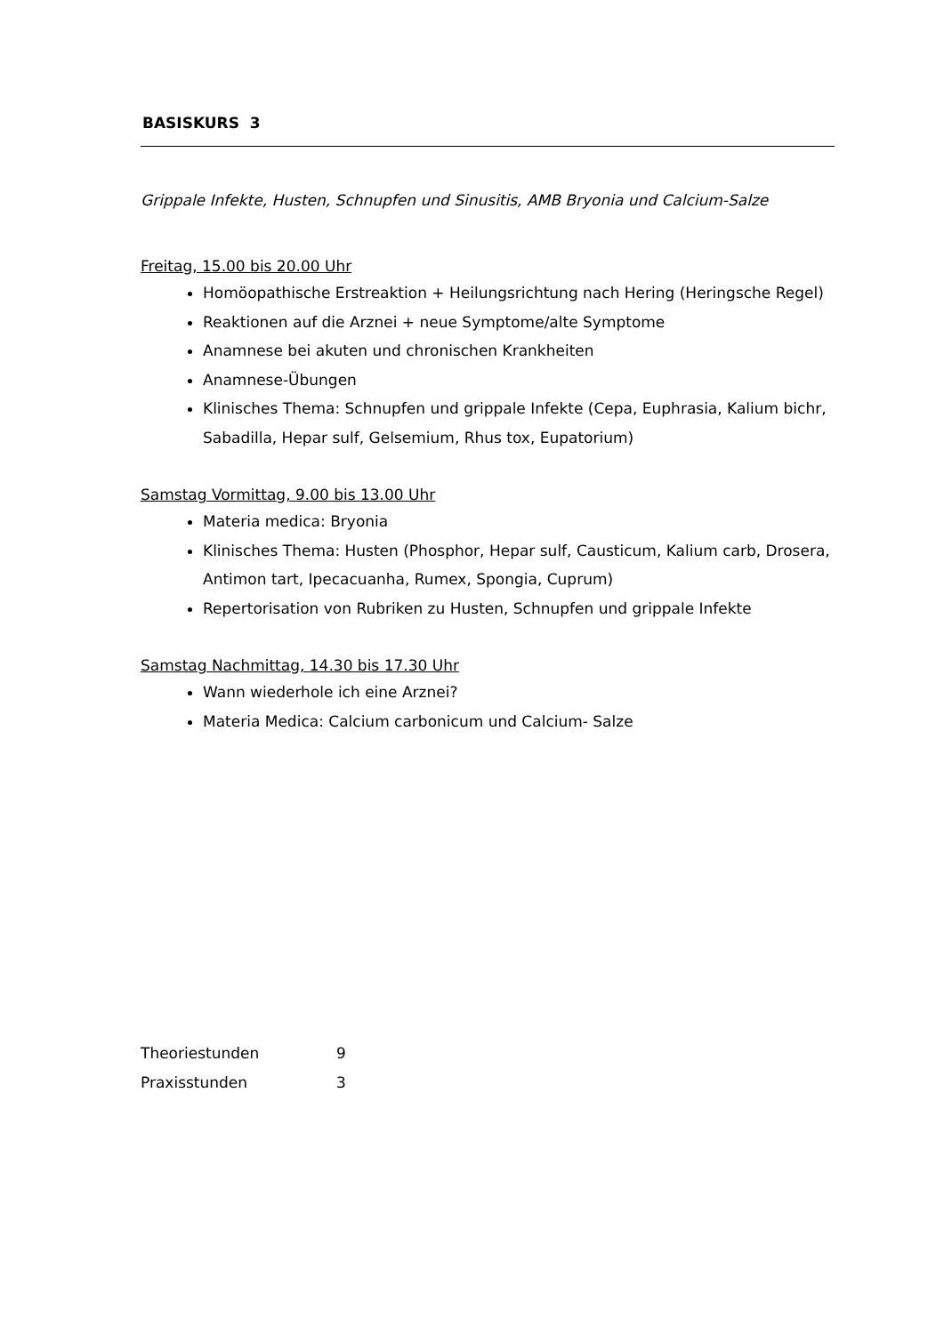BASISKURS 3
Grippale Infekte, Husten, Schnupfen und Sinusitis, AMB Bryonia und Calcium-Salze
Freitag, 15.00 bis 20.00 Uhr
Homöopathische Erstreaktion + Heilungsrichtung nach Hering (Heringsche Regel)
Reaktionen auf die Arznei + neue Symptome/alte Symptome
Anamnese bei akuten und chronischen Krankheiten
Anamnese-Übungen
Klinisches Thema: Schnupfen und grippale Infekte (Cepa, Euphrasia, Kalium bichr, Sabadilla, Hepar sulf, Gelsemium, Rhus tox, Eupatorium)
Samstag Vormittag, 9.00 bis 13.00 Uhr
Materia medica: Bryonia
Klinisches Thema: Husten (Phosphor, Hepar sulf, Causticum, Kalium carb, Drosera, Antimon tart, Ipecacuanha, Rumex, Spongia, Cuprum)
Repertorisation von Rubriken zu Husten, Schnupfen und grippale Infekte
Samstag Nachmittag, 14.30 bis 17.30 Uhr
Wann wiederhole ich eine Arznei?
Materia Medica: Calcium carbonicum und Calcium- Salze
| Theoriestunden | 9 |
| Praxisstunden | 3 |